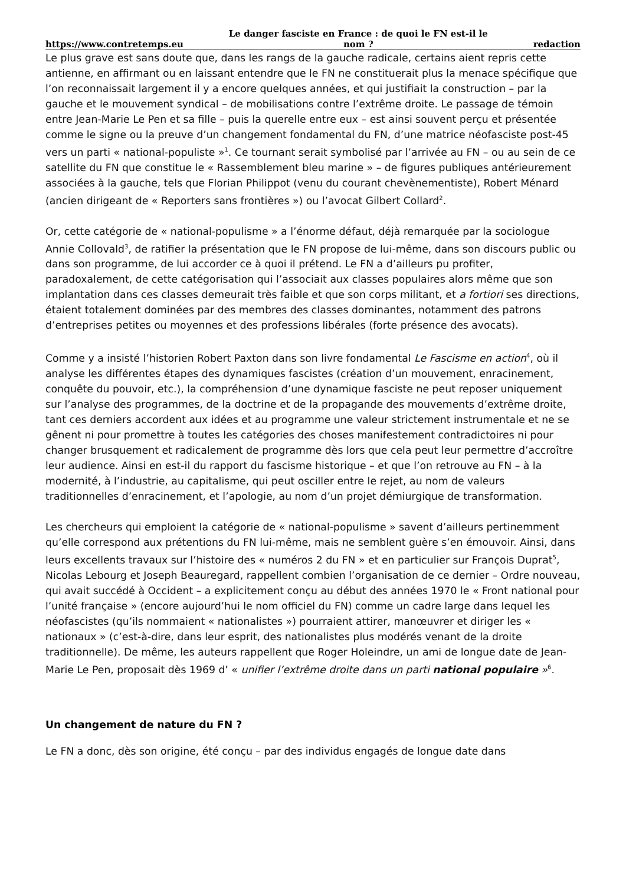https://www.contretemps.eu Le danger fasciste en France : de quoi le FN est-il le
nom ? redaction
Le plus grave est sans doute que, dans les rangs de la gauche radicale, certains aient repris cette antienne, en affirmant ou en laissant entendre que le FN ne constituerait plus la menace spécifique que l’on reconnaissait largement il y a encore quelques années, et qui justifiait la construction – par la gauche et le mouvement syndical – de mobilisations contre l’extrême droite. Le passage de témoin entre Jean-Marie Le Pen et sa fille – puis la querelle entre eux – est ainsi souvent perçu et présentée comme le signe ou la preuve d’un changement fondamental du FN, d’une matrice néofasciste post-45 vers un parti « national-populiste »<sup>1</sup>. Ce tournant serait symbolisé par l’arrivée au FN – ou au sein de ce satellite du FN que constitue le « Rassemblement bleu marine » – de figures publiques antérieurement associées à la gauche, tels que Florian Philippot (venu du courant chevènementiste), Robert Ménard (ancien dirigeant de « Reporters sans frontières ») ou l’avocat Gilbert Collard<sup>2</sup>.
Or, cette catégorie de « national-populisme » a l’énorme défaut, déjà remarquée par la sociologue Annie Collovald<sup>3</sup>, de ratifier la présentation que le FN propose de lui-même, dans son discours public ou dans son programme, de lui accorder ce à quoi il prétend. Le FN a d’ailleurs pu profiter, paradoxalement, de cette catégorisation qui l’associait aux classes populaires alors même que son implantation dans ces classes demeurait très faible et que son corps militant, et a fortiori ses directions, étaient totalement dominées par des membres des classes dominantes, notamment des patrons d’entreprises petites ou moyennes et des professions libérales (forte présence des avocats).
Comme y a insisté l’historien Robert Paxton dans son livre fondamental Le Fascisme en action<sup>4</sup>, où il analyse les différentes étapes des dynamiques fascistes (création d’un mouvement, enracinement, conquête du pouvoir, etc.), la compréhension d’une dynamique fasciste ne peut reposer uniquement sur l’analyse des programmes, de la doctrine et de la propagande des mouvements d’extrême droite, tant ces derniers accordent aux idées et au programme une valeur strictement instrumentale et ne se gênent ni pour promettre à toutes les catégories des choses manifestement contradictoires ni pour changer brusquement et radicalement de programme dès lors que cela peut leur permettre d’accroître leur audience. Ainsi en est-il du rapport du fascisme historique – et que l’on retrouve au FN – à la modernité, à l’industrie, au capitalisme, qui peut osciller entre le rejet, au nom de valeurs traditionnelles d’enracinement, et l’apologie, au nom d’un projet démiurgique de transformation.
Les chercheurs qui emploient la catégorie de « national-populisme » savent d’ailleurs pertinemment qu’elle correspond aux prétentions du FN lui-même, mais ne semblent guère s’en émouvoir. Ainsi, dans leurs excellents travaux sur l’histoire des « numéros 2 du FN » et en particulier sur François Duprat<sup>5</sup>, Nicolas Lebourg et Joseph Beauregard, rappellent combien l’organisation de ce dernier – Ordre nouveau, qui avait succédé à Occident – a explicitement conçu au début des années 1970 le « Front national pour l’unité française » (encore aujourd’hui le nom officiel du FN) comme un cadre large dans lequel les néofascistes (qu’ils nommaient « nationalistes ») pourraient attirer, manœuvrer et diriger les « nationaux » (c’est-à-dire, dans leur esprit, des nationalistes plus modérés venant de la droite traditionnelle). De même, les auteurs rappellent que Roger Holeindre, un ami de longue date de Jean-Marie Le Pen, proposait dès 1969 d’ « unifier l’extrême droite dans un parti national populaire »<sup>6</sup>.
Un changement de nature du FN ?
Le FN a donc, dès son origine, été conçu – par des individus engagés de longue date dans